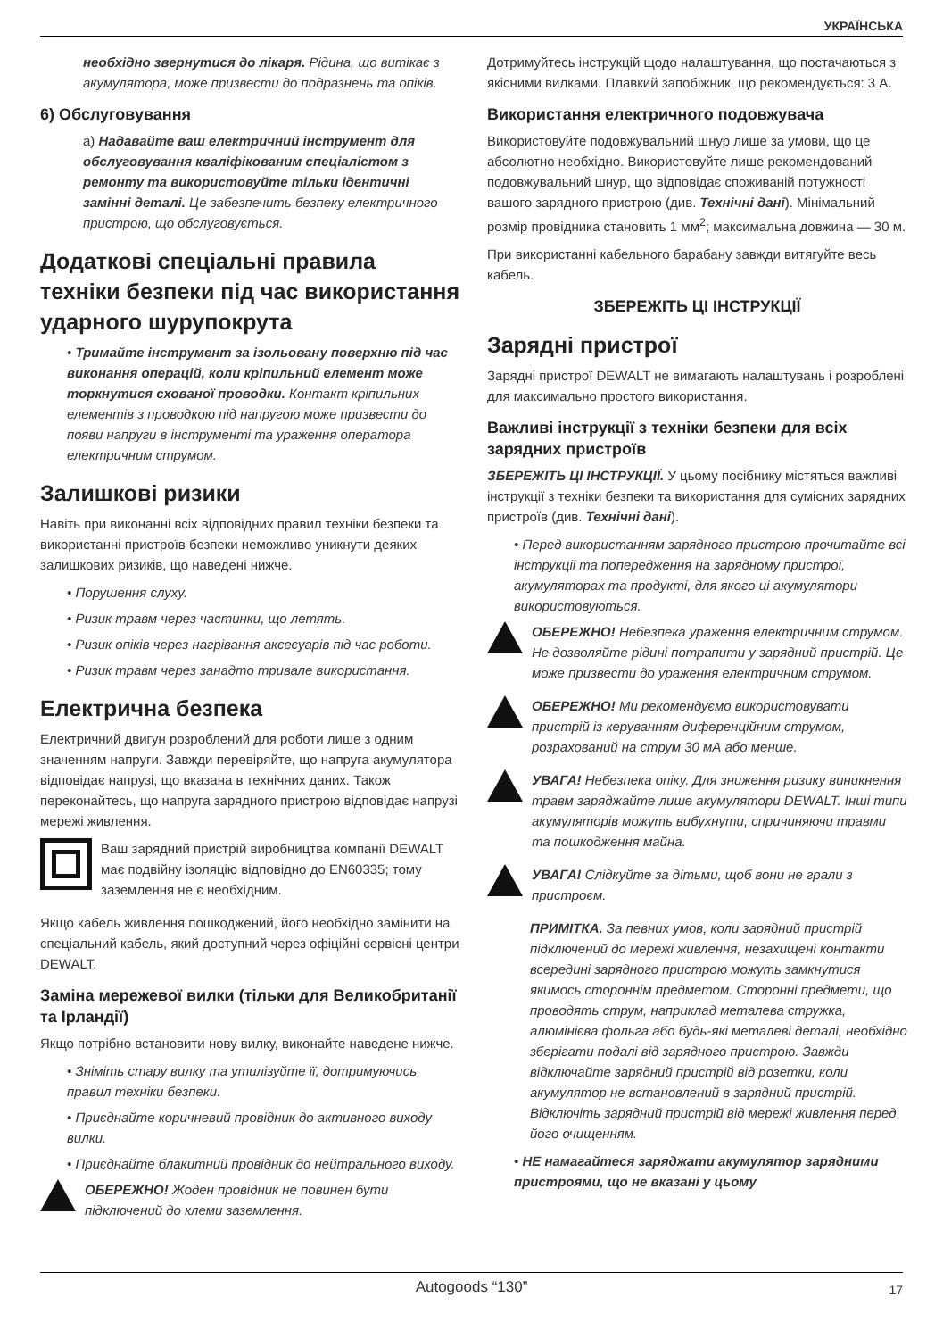УКРАЇНСЬКА
необхідно звернутися до лікаря. Рідина, що витікає з акумулятора, може призвести до подразнень та опіків.
6) Обслуговування
а) Надавайте ваш електричний інструмент для обслуговування кваліфікованим спеціалістом з ремонту та використовуйте тільки ідентичні замінні деталі. Це забезпечить безпеку електричного пристрою, що обслуговується.
Додаткові спеціальні правила техніки безпеки під час використання ударного шурупокрута
• Тримайте інструмент за ізольовану поверхню під час виконання операцій, коли кріпильний елемент може торкнутися схованої проводки. Контакт кріпильних елементів з проводкою під напругою може призвести до появи напруги в інструменті та ураження оператора електричним струмом.
Залишкові ризики
Навіть при виконанні всіх відповідних правил техніки безпеки та використанні пристроїв безпеки неможливо уникнути деяких залишкових ризиків, що наведені нижче.
• Порушення слуху.
• Ризик травм через частинки, що летять.
• Ризик опіків через нагрівання аксесуарів під час роботи.
• Ризик травм через занадто тривале використання.
Електрична безпека
Електричний двигун розроблений для роботи лише з одним значенням напруги. Завжди перевіряйте, що напруга акумулятора відповідає напрузі, що вказана в технічних даних. Також переконайтесь, що напруга зарядного пристрою відповідає напрузі мережі живлення.
Ваш зарядний пристрій виробництва компанії DEWALT має подвійну ізоляцію відповідно до EN60335; тому заземлення не є необхідним.
Якщо кабель живлення пошкоджений, його необхідно замінити на спеціальний кабель, який доступний через офіційні сервісні центри DEWALT.
Заміна мережевої вилки (тільки для Великобританії та Ірландії)
Якщо потрібно встановити нову вилку, виконайте наведене нижче.
• Зніміть стару вилку та утилізуйте її, дотримуючись правил техніки безпеки.
• Приєднайте коричневий провідник до активного виходу вилки.
• Приєднайте блакитний провідник до нейтрального виходу.
ОБЕРЕЖНО! Жоден провідник не повинен бути підключений до клеми заземлення.
Дотримуйтесь інструкцій щодо налаштування, що постачаються з якісними вилками. Плавкий запобіжник, що рекомендується: 3 А.
Використання електричного подовжувача
Використовуйте подовжувальний шнур лише за умови, що це абсолютно необхідно. Використовуйте лише рекомендований подовжувальний шнур, що відповідає споживаній потужності вашого зарядного пристрою (див. Технічні дані). Мінімальний розмір провідника становить 1 мм<sup>2</sup>; максимальна довжина — 30 м.
При використанні кабельного барабану завжди витягуйте весь кабель.
ЗБЕРЕЖІТЬ ЦІ ІНСТРУКЦІЇ
Зарядні пристрої
Зарядні пристрої DEWALT не вимагають налаштувань і розроблені для максимально простого використання.
Важливі інструкції з техніки безпеки для всіх зарядних пристроїв
ЗБЕРЕЖІТЬ ЦІ ІНСТРУКЦІЇ. У цьому посібнику містяться важливі інструкції з техніки безпеки та використання для сумісних зарядних пристроїв (див. Технічні дані).
• Перед використанням зарядного пристрою прочитайте всі інструкції та попередження на зарядному пристрої, акумуляторах та продукті, для якого ці акумулятори використовуються.
ОБЕРЕЖНО! Небезпека ураження електричним струмом. Не дозволяйте рідині потрапити у зарядний пристрій. Це може призвести до ураження електричним струмом.
ОБЕРЕЖНО! Ми рекомендуємо використовувати пристрій із керуванням диференційним струмом, розрахований на струм 30 мА або менше.
УВАГА! Небезпека опіку. Для зниження ризику виникнення травм заряджайте лише акумулятори DEWALT. Інші типи акумуляторів можуть вибухнути, спричиняючи травми та пошкодження майна.
УВАГА! Слідкуйте за дітьми, щоб вони не грали з пристроєм.
ПРИМІТКА. За певних умов, коли зарядний пристрій підключений до мережі живлення, незахищені контакти всередині зарядного пристрою можуть замкнутися якимось стороннім предметом. Сторонні предмети, що проводять струм, наприклад металева стружка, алюмінієва фольга або будь-які металеві деталі, необхідно зберігати подалі від зарядного пристрою. Завжди відключайте зарядний пристрій від розетки, коли акумулятор не встановлений в зарядний пристрій. Відключіть зарядний пристрій від мережі живлення перед його очищенням.
• НЕ намагайтеся заряджати акумулятор зарядними пристроями, що не вказані у цьому
Autogoods “130” 17